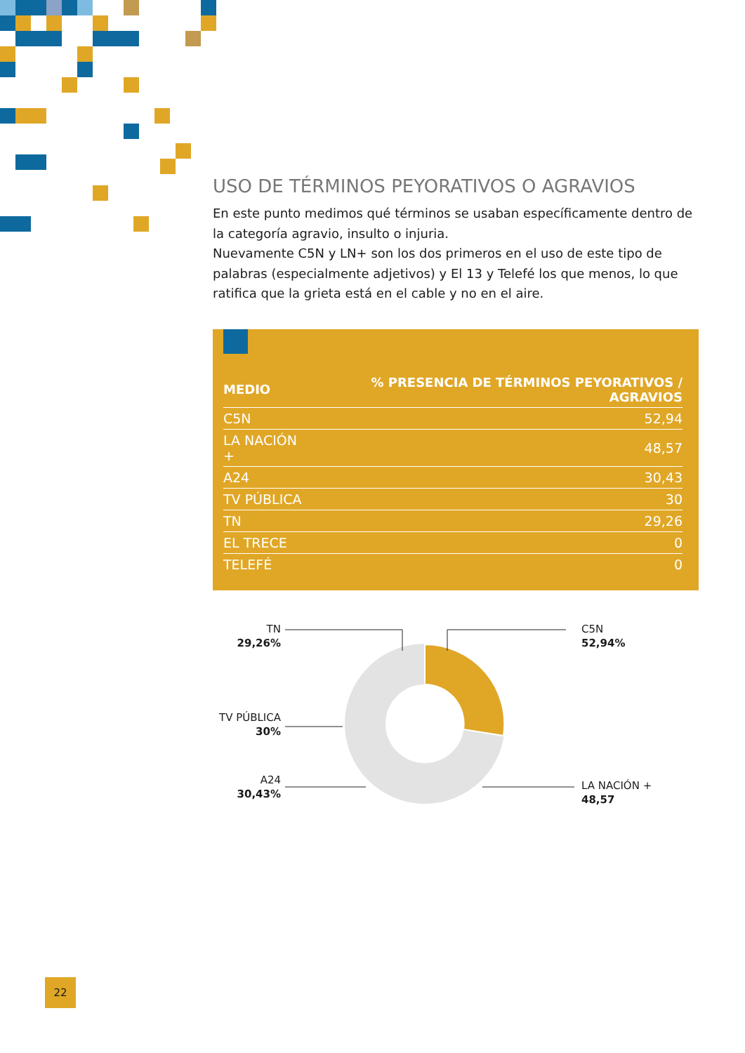USO DE TÉRMINOS PEYORATIVOS O AGRAVIOS
En este punto medimos qué términos se usaban específicamente dentro de la categoría agravio, insulto o injuria.
Nuevamente C5N y LN+ son los dos primeros en el uso de este tipo de palabras (especialmente adjetivos) y El 13 y Telefé los que menos, lo que ratifica que la grieta está en el cable y no en el aire.
| MEDIO | % PRESENCIA DE TÉRMINOS PEYORATIVOS / AGRAVIOS |
| --- | --- |
| C5N | 52,94 |
| LA NACIÓN + | 48,57 |
| A24 | 30,43 |
| TV PÚBLICA | 30 |
| TN | 29,26 |
| EL TRECE | 0 |
| TELEFÉ | 0 |
TN
29,26%
C5N
52,94%
TV PÚBLICA
30%
A24
30,43%
LA NACIÓN +
48,57
22